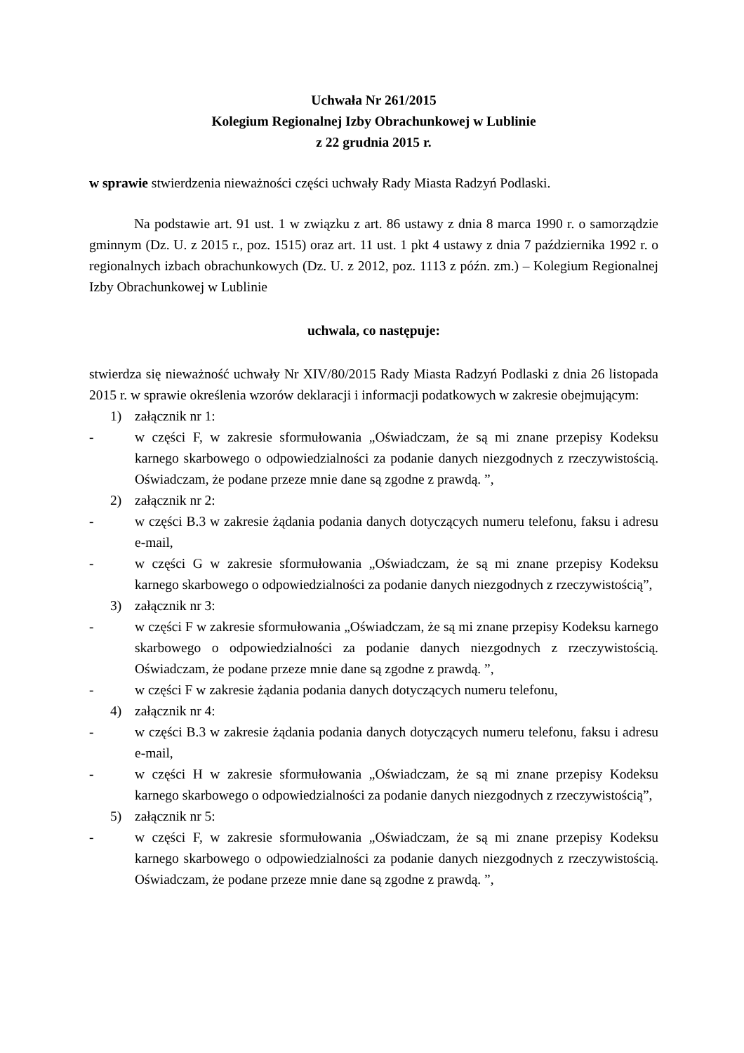Uchwała Nr 261/2015
Kolegium Regionalnej Izby Obrachunkowej w Lublinie
z 22 grudnia 2015 r.
w sprawie stwierdzenia nieważności części uchwały Rady Miasta Radzyń Podlaski.
Na podstawie art. 91 ust. 1 w związku z art. 86 ustawy z dnia 8 marca 1990 r. o samorządzie gminnym (Dz. U. z 2015 r., poz. 1515) oraz art. 11 ust. 1 pkt 4 ustawy z dnia 7 października 1992 r. o regionalnych izbach obrachunkowych (Dz. U. z 2012, poz. 1113 z późn. zm.) – Kolegium Regionalnej Izby Obrachunkowej w Lublinie
uchwala, co następuje:
stwierdza się nieważność uchwały Nr XIV/80/2015 Rady Miasta Radzyń Podlaski z dnia 26 listopada 2015 r. w sprawie określenia wzorów deklaracji i informacji podatkowych w zakresie obejmującym:
1) załącznik nr 1:
- w części F, w zakresie sformułowania „Oświadczam, że są mi znane przepisy Kodeksu karnego skarbowego o odpowiedzialności za podanie danych niezgodnych z rzeczywistością. Oświadczam, że podane przeze mnie dane są zgodne z prawdą. ”,
2) załącznik nr 2:
- w części B.3 w zakresie żądania podania danych dotyczących numeru telefonu, faksu i adresu e-mail,
- w części G w zakresie sformułowania „Oświadczam, że są mi znane przepisy Kodeksu karnego skarbowego o odpowiedzialności za podanie danych niezgodnych z rzeczywistością”,
3) załącznik nr 3:
- w części F w zakresie sformułowania „Oświadczam, że są mi znane przepisy Kodeksu karnego skarbowego o odpowiedzialności za podanie danych niezgodnych z rzeczywistością. Oświadczam, że podane przeze mnie dane są zgodne z prawdą. ”,
- w części F w zakresie żądania podania danych dotyczących numeru telefonu,
4) załącznik nr 4:
- w części B.3 w zakresie żądania podania danych dotyczących numeru telefonu, faksu i adresu e-mail,
- w części H w zakresie sformułowania „Oświadczam, że są mi znane przepisy Kodeksu karnego skarbowego o odpowiedzialności za podanie danych niezgodnych z rzeczywistością”,
5) załącznik nr 5:
- w części F, w zakresie sformułowania „Oświadczam, że są mi znane przepisy Kodeksu karnego skarbowego o odpowiedzialności za podanie danych niezgodnych z rzeczywistością. Oświadczam, że podane przeze mnie dane są zgodne z prawdą. ”,